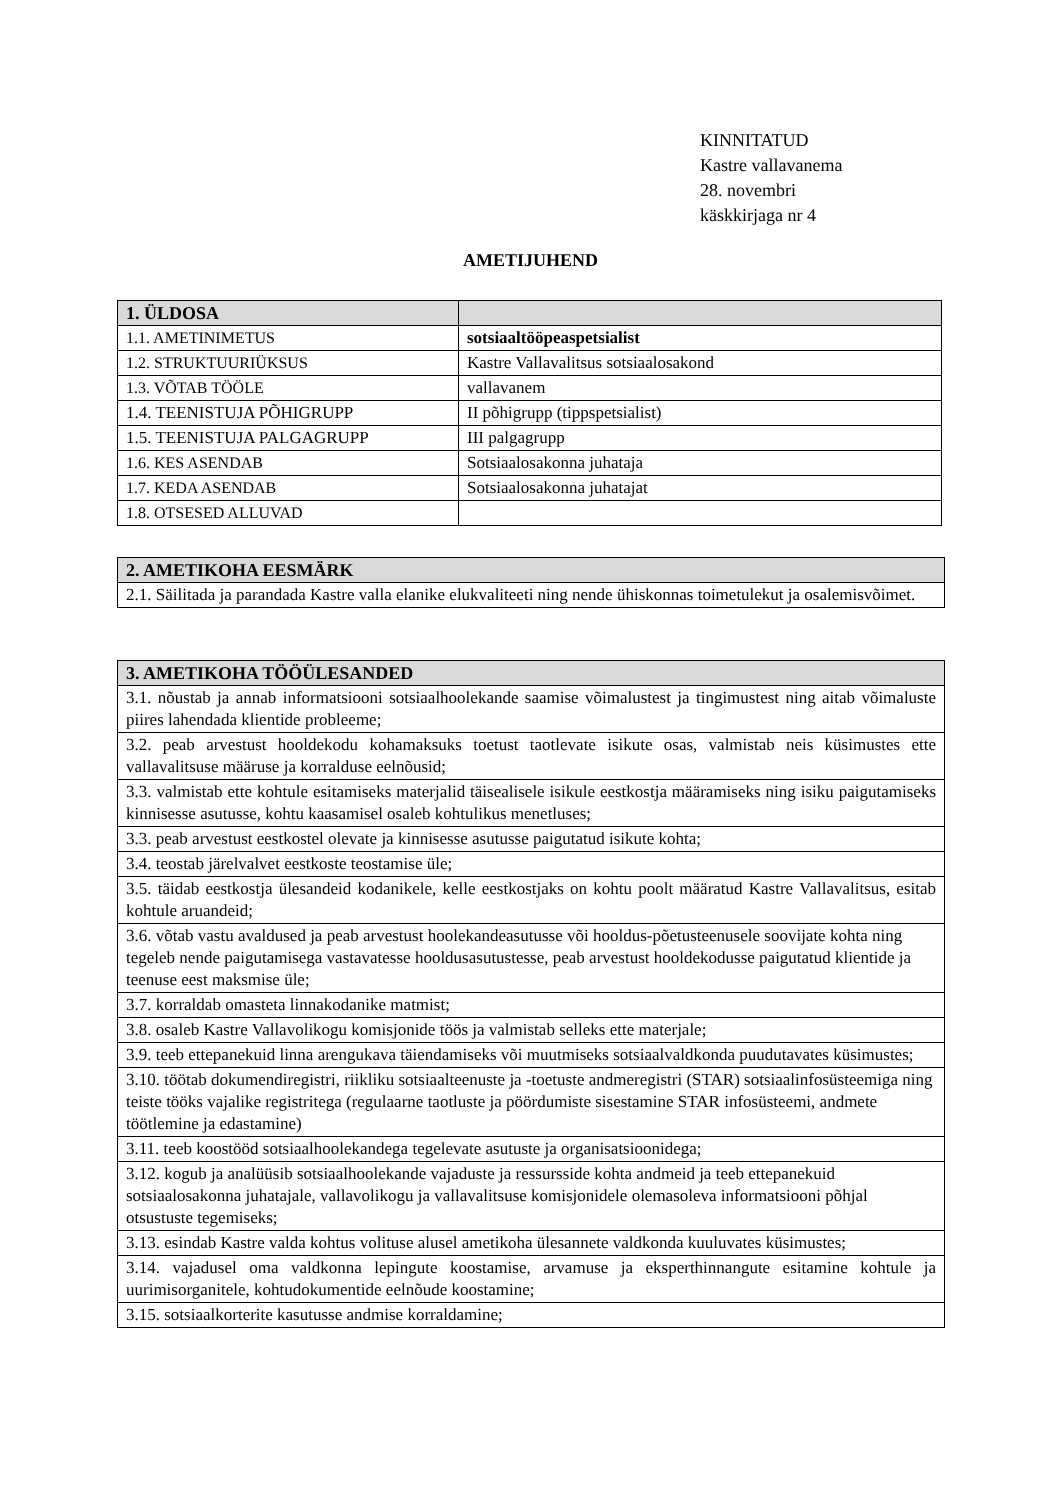KINNITATUD
Kastre vallavanema
28. novembri
käskkirjaga nr 4
AMETIJUHEND
| 1. ÜLDOSA | |
| --- | --- |
| 1.1. AMETINIMETUS | sotsiaaltööpeaspetsialist |
| 1.2. STRUKTUURIÜKSUS | Kastre Vallavalitsus sotsiaalosakond |
| 1.3. VÕTAB TÖÖLE | vallavanem |
| 1.4. TEENISTUJA PÕHIGRUPP | II põhigrupp (tippspetsialist) |
| 1.5. TEENISTUJA PALGAGRUPP | III palgagrupp |
| 1.6. KES ASENDAB | Sotsiaalosakonna juhataja |
| 1.7. KEDA ASENDAB | Sotsiaalosakonna juhatajat |
| 1.8. OTSESED ALLUVAD | |
| 2. AMETIKOHA EESMÄRK |
| --- |
| 2.1. Säilitada ja parandada Kastre valla elanike elukvaliteeti ning nende ühiskonnas toimetulekut ja osalemisvõimet. |
| 3. AMETIKOHA TÖÖÜLESANDED |
| --- |
| 3.1. nõustab ja annab informatsiooni sotsiaalhoolekande saamise võimalustest ja tingimustest ning aitab võimaluste piires lahendada klientide probleeme; |
| 3.2. peab arvestust hooldekodu kohamaksuks toetust taotlevate isikute osas, valmistab neis küsimustes ette vallavalitsuse määruse ja korralduse eelnõusid; |
| 3.3. valmistab ette kohtule esitamiseks materjalid täisealisele isikule eestkostja määramiseks ning isiku paigutamiseks kinnisesse asutusse, kohtu kaasamisel osaleb kohtulikus menetluses; |
| 3.3. peab arvestust eestkostel olevate ja kinnisesse asutusse paigutatud isikute kohta; |
| 3.4. teostab järelvalvet eestkoste teostamise üle; |
| 3.5. täidab eestkostja ülesandeid kodanikele, kelle eestkostjaks on kohtu poolt määratud Kastre Vallavalitsus, esitab kohtule aruandeid; |
| 3.6. võtab vastu avaldused ja peab arvestust hoolekandeasutusse või hooldus-põetusteenusele soovijate kohta ning tegeleb nende paigutamisega vastavatesse hooldusasutustesse, peab arvestust hooldekodusse paigutatud klientide ja teenuse eest maksmise üle; |
| 3.7. korraldab omasteta linnakodanike matmist; |
| 3.8. osaleb Kastre Vallavolikogu komisjonide töös ja valmistab selleks ette materjale; |
| 3.9. teeb ettepanekuid linna arengukava täiendamiseks või muutmiseks sotsiaalvaldkonda puudutavates küsimustes; |
| 3.10. töötab dokumendiregistri, riikliku sotsiaalteenuste ja -toetuste andmeregistri (STAR) sotsiaalinfosüsteemiga ning teiste tööks vajalike registritega (regulaarne taotluste ja pöördumiste sisestamine STAR infosüsteemi, andmete töötlemine ja edastamine) |
| 3.11. teeb koostööd sotsiaalhoolekandega tegelevate asutuste ja organisatsioonidega; |
| 3.12. kogub ja analüüsib sotsiaalhoolekande vajaduste ja ressursside kohta andmeid ja teeb ettepanekuid sotsiaalosakonna juhatajale, vallavolikogu ja vallavalitsuse komisjonidele olemasoleva informatsiooni põhjal otsustuste tegemiseks; |
| 3.13. esindab Kastre valda kohtus volituse alusel ametikoha ülesannete valdkonda kuuluvates küsimustes; |
| 3.14. vajadusel oma valdkonna lepingute koostamise, arvamuse ja eksperthinnangute esitamine kohtule ja uurimisorganitele, kohtudokumentide eelnõude koostamine; |
| 3.15. sotsiaalkorterite kasutusse andmise korraldamine; |